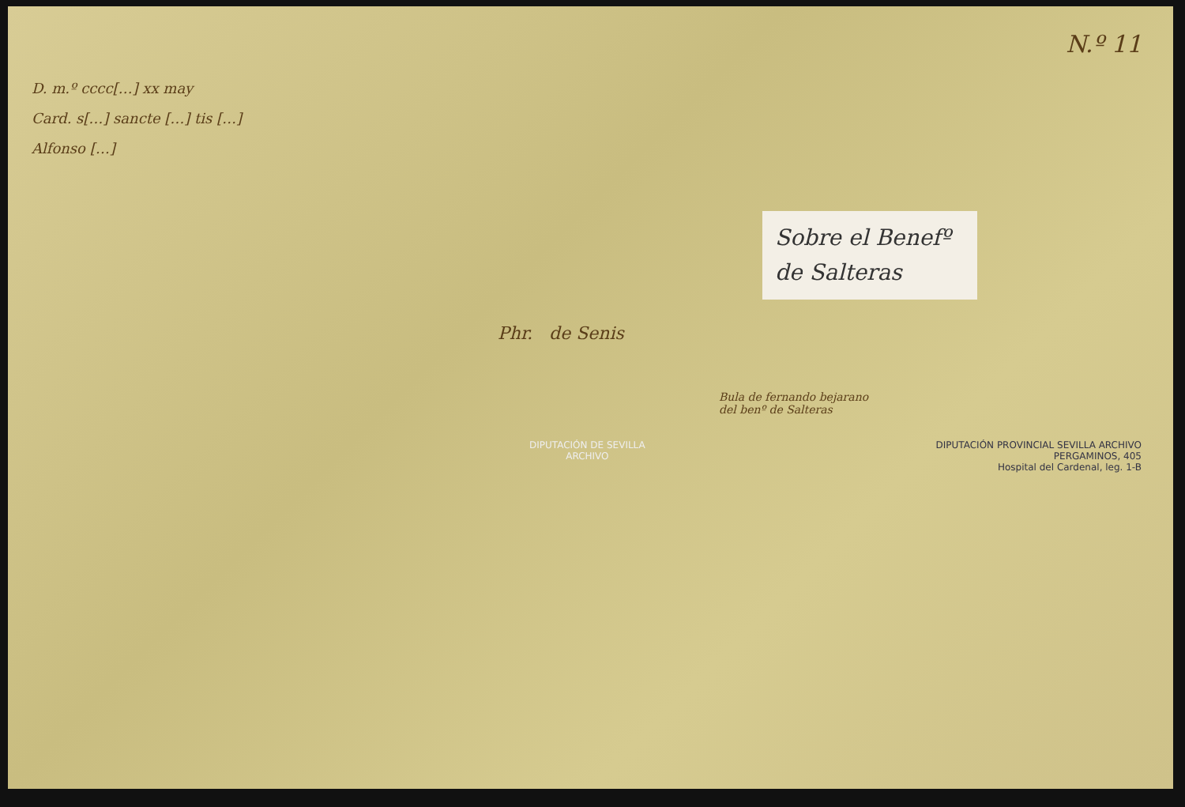N.º 11
D. m.º cccc[…] xx may
Card. s[…] sancte […] tis […]
Alfonso […]
Sobre el Benefº
de Salteras
Phr. de Senis
Bula de fernando bejarano
del benº de Salteras
DIPUTACIÓN DE SEVILLA
ARCHIVO
DIPUTACIÓN PROVINCIAL SEVILLA ARCHIVO
PERGAMINOS, 405
Hospital del Cardenal, leg. 1-B